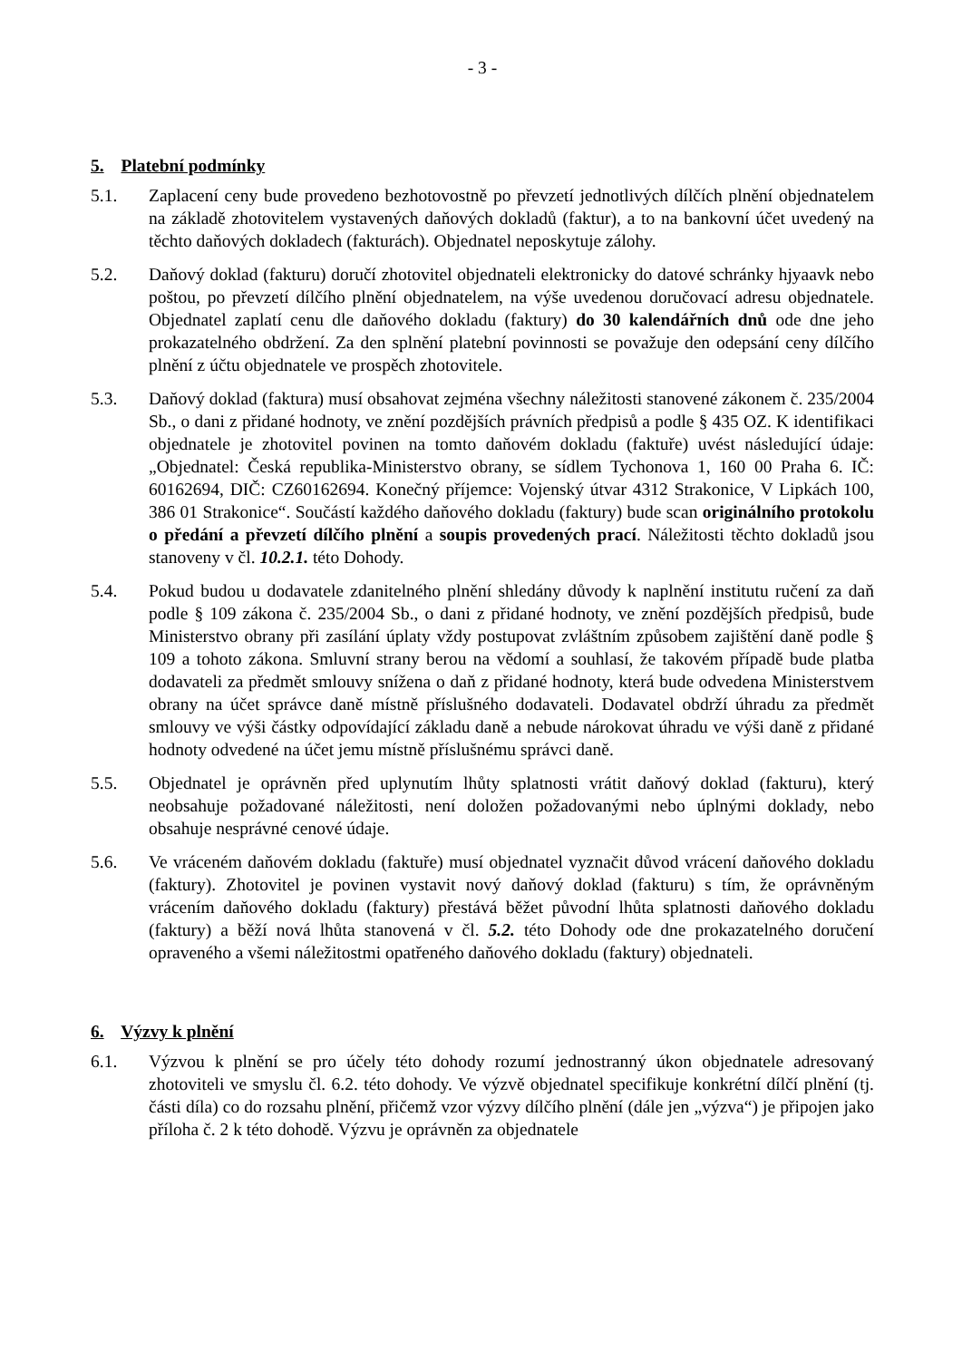- 3 -
5. Platební podmínky
5.1. Zaplacení ceny bude provedeno bezhotovostně po převzetí jednotlivých dílčích plnění objednatelem na základě zhotovitelem vystavených daňových dokladů (faktur), a to na bankovní účet uvedený na těchto daňových dokladech (fakturách). Objednatel neposkytuje zálohy.
5.2. Daňový doklad (fakturu) doručí zhotovitel objednateli elektronicky do datové schránky hjyaavk nebo poštou, po převzetí dílčího plnění objednatelem, na výše uvedenou doručovací adresu objednatele. Objednatel zaplatí cenu dle daňového dokladu (faktury) do 30 kalendářních dnů ode dne jeho prokazatelného obdržení. Za den splnění platební povinnosti se považuje den odepsání ceny dílčího plnění z účtu objednatele ve prospěch zhotovitele.
5.3. Daňový doklad (faktura) musí obsahovat zejména všechny náležitosti stanovené zákonem č. 235/2004 Sb., o dani z přidané hodnoty, ve znění pozdějších právních předpisů a podle § 435 OZ. K identifikaci objednatele je zhotovitel povinen na tomto daňovém dokladu (faktuře) uvést následující údaje: „Objednatel: Česká republika-Ministerstvo obrany, se sídlem Tychonova 1, 160 00 Praha 6. IČ: 60162694, DIČ: CZ60162694. Konečný příjemce: Vojenský útvar 4312 Strakonice, V Lipkách 100, 386 01 Strakonice“. Součástí každého daňového dokladu (faktury) bude scan originálního protokolu o předání a převzetí dílčího plnění a soupis provedených prací. Náležitosti těchto dokladů jsou stanoveny v čl. 10.2.1. této Dohody.
5.4. Pokud budou u dodavatele zdanitelného plnění shledány důvody k naplnění institutu ručení za daň podle § 109 zákona č. 235/2004 Sb., o dani z přidané hodnoty, ve znění pozdějších předpisů, bude Ministerstvo obrany při zasílání úplaty vždy postupovat zvláštním způsobem zajištění daně podle § 109 a tohoto zákona. Smluvní strany berou na vědomí a souhlasí, že takovém případě bude platba dodavateli za předmět smlouvy snížena o daň z přidané hodnoty, která bude odvedena Ministerstvem obrany na účet správce daně místně příslušného dodavateli. Dodavatel obdrží úhradu za předmět smlouvy ve výši částky odpovídající základu daně a nebude nárokovat úhradu ve výši daně z přidané hodnoty odvedené na účet jemu místně příslušnému správci daně.
5.5. Objednatel je oprávněn před uplynutím lhůty splatnosti vrátit daňový doklad (fakturu), který neobsahuje požadované náležitosti, není doložen požadovanými nebo úplnými doklady, nebo obsahuje nesprávné cenové údaje.
5.6. Ve vráceném daňovém dokladu (faktuře) musí objednatel vyznačit důvod vrácení daňového dokladu (faktury). Zhotovitel je povinen vystavit nový daňový doklad (fakturu) s tím, že oprávněným vrácením daňového dokladu (faktury) přestává běžet původní lhůta splatnosti daňového dokladu (faktury) a běží nová lhůta stanovená v čl. 5.2. této Dohody ode dne prokazatelného doručení opraveného a všemi náležitostmi opatřeného daňového dokladu (faktury) objednateli.
6. Výzvy k plnění
6.1. Výzvou k plnění se pro účely této dohody rozumí jednostranný úkon objednatele adresovaný zhotoviteli ve smyslu čl. 6.2. této dohody. Ve výzvě objednatel specifikuje konkrétní dílčí plnění (tj. části díla) co do rozsahu plnění, přičemž vzor výzvy dílčího plnění (dále jen „výzva“) je připojen jako příloha č. 2 k této dohodě. Výzvu je oprávněn za objednatele